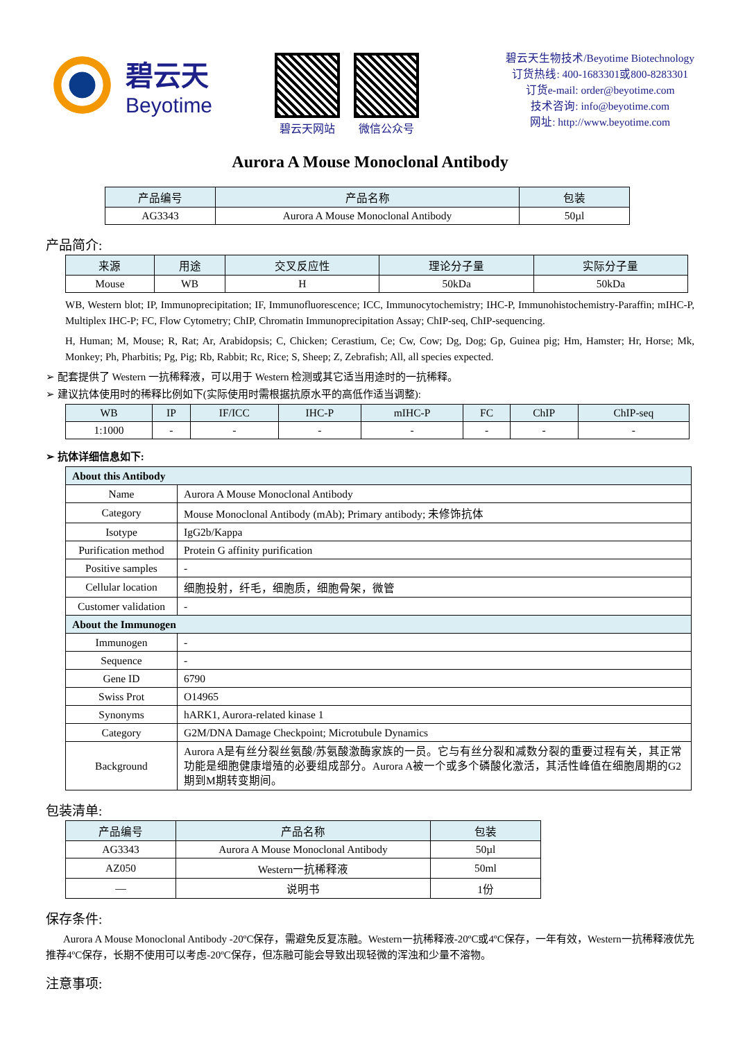碧云天
Beyotime
碧云天网站 微信公众号
碧云天生物技术/Beyotime Biotechnology
订货热线: 400-1683301或800-8283301
订货e-mail: order@beyotime.com
技术咨询: info@beyotime.com
网址: http://www.beyotime.com
Aurora A Mouse Monoclonal Antibody
| 产品编号 | 产品名称 | 包装 |
| --- | --- | --- |
| AG3343 | Aurora A Mouse Monoclonal Antibody | 50µl |
产品简介:
| 来源 | 用途 | 交叉反应性 | 理论分子量 | 实际分子量 |
| --- | --- | --- | --- | --- |
| Mouse | WB | H | 50kDa | 50kDa |
WB, Western blot; IP, Immunoprecipitation; IF, Immunofluorescence; ICC, Immunocytochemistry; IHC-P, Immunohistochemistry-Paraffin; mIHC-P, Multiplex IHC-P; FC, Flow Cytometry; ChIP, Chromatin Immunoprecipitation Assay; ChIP-seq, ChIP-sequencing.
H, Human; M, Mouse; R, Rat; Ar, Arabidopsis; C, Chicken; Cerastium, Ce; Cw, Cow; Dg, Dog; Gp, Guinea pig; Hm, Hamster; Hr, Horse; Mk, Monkey; Ph, Pharbitis; Pg, Pig; Rb, Rabbit; Rc, Rice; S, Sheep; Z, Zebrafish; All, all species expected.
➢ 配套提供了 Western 一抗稀释液，可以用于 Western 检测或其它适当用途时的一抗稀释。
➢ 建议抗体使用时的稀释比例如下(实际使用时需根据抗原水平的高低作适当调整):
| WB | IP | IF/ICC | IHC-P | mIHC-P | FC | ChIP | ChIP-seq |
| --- | --- | --- | --- | --- | --- | --- | --- |
| 1:1000 | - | - | - | - | - | - | - |
➢ 抗体详细信息如下:
| About this Antibody | |
| Name | Aurora A Mouse Monoclonal Antibody |
| Category | Mouse Monoclonal Antibody (mAb); Primary antibody; 未修饰抗体 |
| Isotype | IgG2b/Kappa |
| Purification method | Protein G affinity purification |
| Positive samples | - |
| Cellular location | 细胞投射，纤毛，细胞质，细胞骨架，微管 |
| Customer validation | - |
| About the Immunogen | |
| Immunogen | - |
| Sequence | - |
| Gene ID | 6790 |
| Swiss Prot | O14965 |
| Synonyms | hARK1, Aurora-related kinase 1 |
| Category | G2M/DNA Damage Checkpoint; Microtubule Dynamics |
| Background | Aurora A是有丝分裂丝氨酸/苏氨酸激酶家族的一员。它与有丝分裂和减数分裂的重要过程有关，其正常功能是细胞健康增殖的必要组成部分。Aurora A被一个或多个磷酸化激活，其活性峰值在细胞周期的G2期到M期转变期间。 |
包装清单:
| 产品编号 | 产品名称 | 包装 |
| --- | --- | --- |
| AG3343 | Aurora A Mouse Monoclonal Antibody | 50µl |
| AZ050 | Western一抗稀释液 | 50ml |
| — | 说明书 | 1份 |
保存条件:
Aurora A Mouse Monoclonal Antibody -20ºC保存，需避免反复冻融。Western一抗稀释液-20ºC或4ºC保存，一年有效，Western一抗稀释液优先推荐4ºC保存，长期不使用可以考虑-20ºC保存，但冻融可能会导致出现轻微的浑浊和少量不溶物。
注意事项: